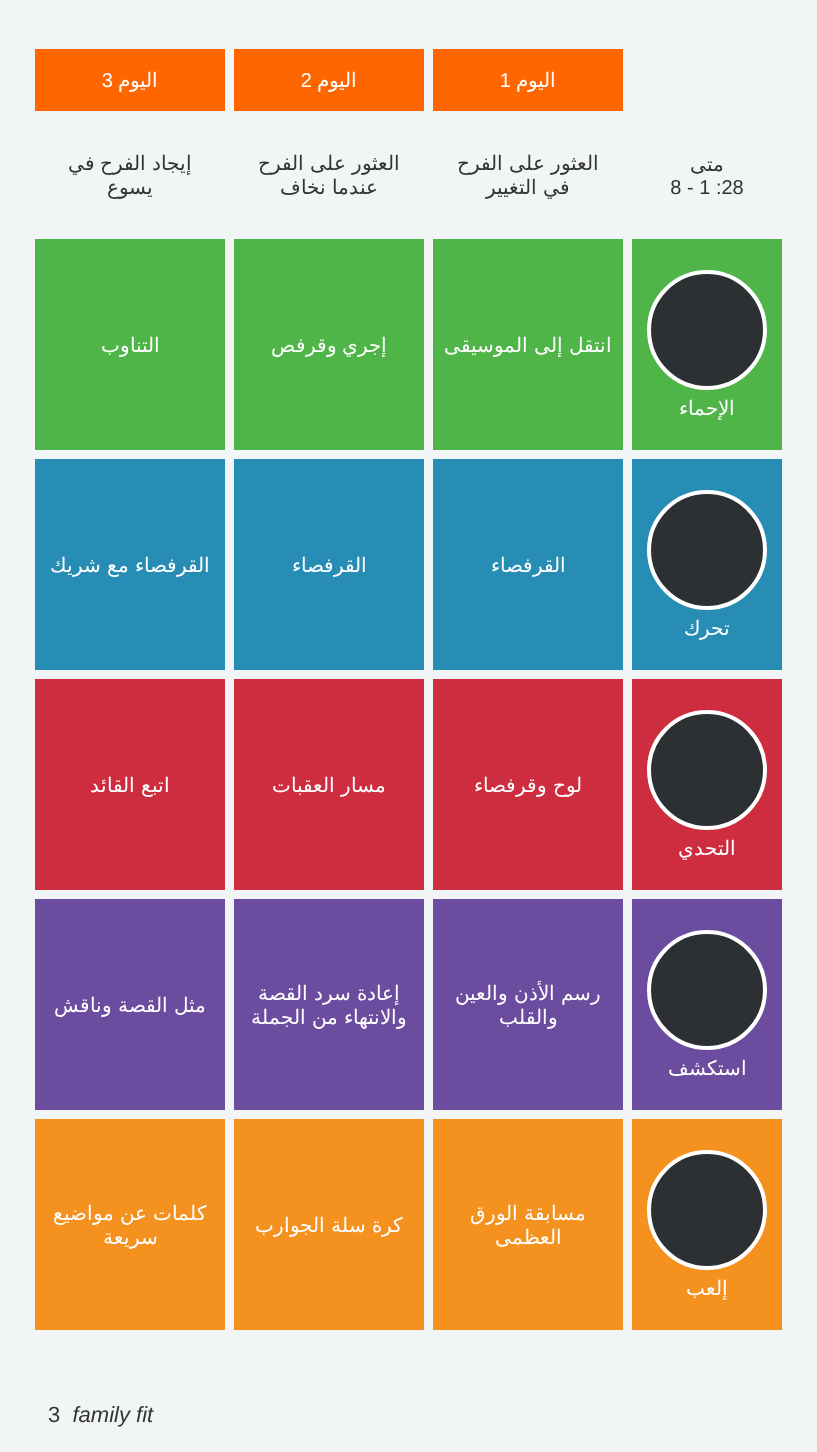| | اليوم 1 | اليوم 2 | اليوم 3 |
| --- | --- | --- | --- |
| متى 28: 1 - 8 | العثور على الفرح في التغيير | العثور على الفرح عندما نخاف | إيجاد الفرح في يسوع |
| الإحماء | انتقل إلى الموسيقى | إجري وقرفص | التناوب |
| تحرك | القرفصاء | القرفصاء | القرفصاء مع شريك |
| التحدي | لوح وقرفصاء | مسار العقبات | اتبع القائد |
| استكشف | رسم الأذن والعين والقلب | إعادة سرد القصة والانتهاء من الجملة | مثل القصة وناقش |
| إلعب | مسابقة الورق العظمى | كرة سلة الجوارب | كلمات عن مواضيع سريعة |
3 family fit